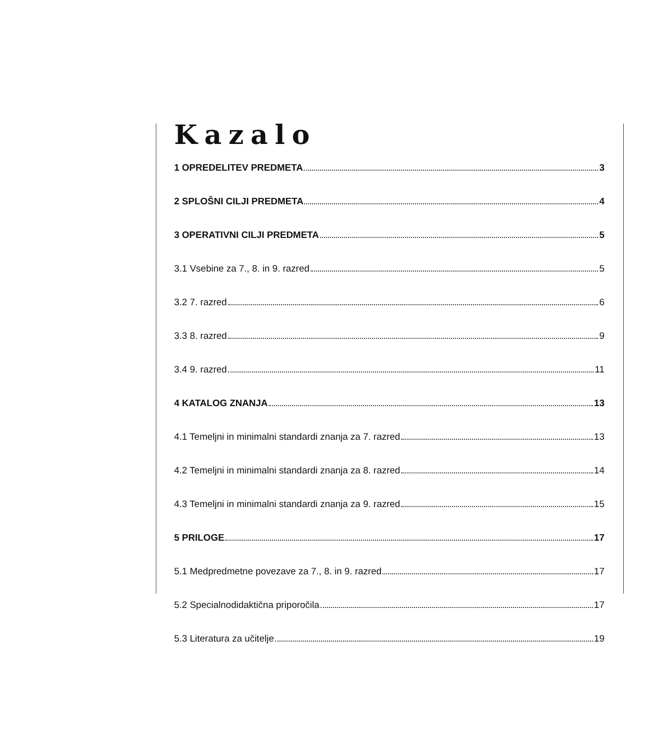Kazalo
1 OPREDELITEV PREDMETA 3
2 SPLOŠNI CILJI PREDMETA 4
3 OPERATIVNI CILJI PREDMETA 5
3.1 Vsebine za 7., 8. in 9. razred 5
3.2 7. razred 6
3.3 8. razred 9
3.4 9. razred 11
4 KATALOG ZNANJA 13
4.1 Temeljni in minimalni standardi znanja za 7. razred 13
4.2 Temeljni in minimalni standardi znanja za 8. razred 14
4.3 Temeljni in minimalni standardi znanja za 9. razred 15
5 PRILOGE 17
5.1 Medpredmetne povezave za 7., 8. in 9. razred 17
5.2 Specialnodidaktična priporočila 17
5.3 Literatura za učitelje 19